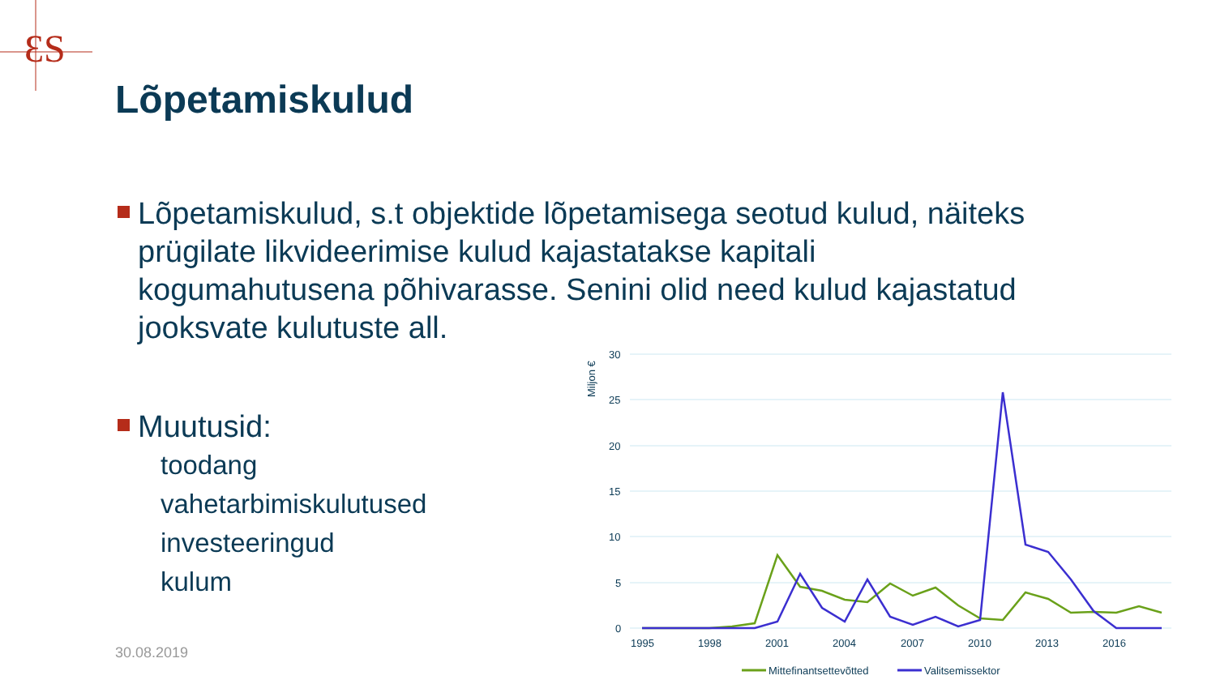ƐS
Lõpetamiskulud
Lõpetamiskulud, s.t objektide lõpetamisega seotud kulud, näiteks prügilate likvideerimise kulud kajastatakse kapitali kogumahutusena põhivarasse. Senini olid need kulud kajastatud jooksvate kulutuste all.
Muutusid:
toodang
vahetarbimiskulutused
investeeringud
kulum
30.08.2019
30
25
20
15
10
5
0
Miljon €
1995
1998
2001
2004
2007
2010
2013
2016
Mittefinantsettevõtted
Valitsemissektor